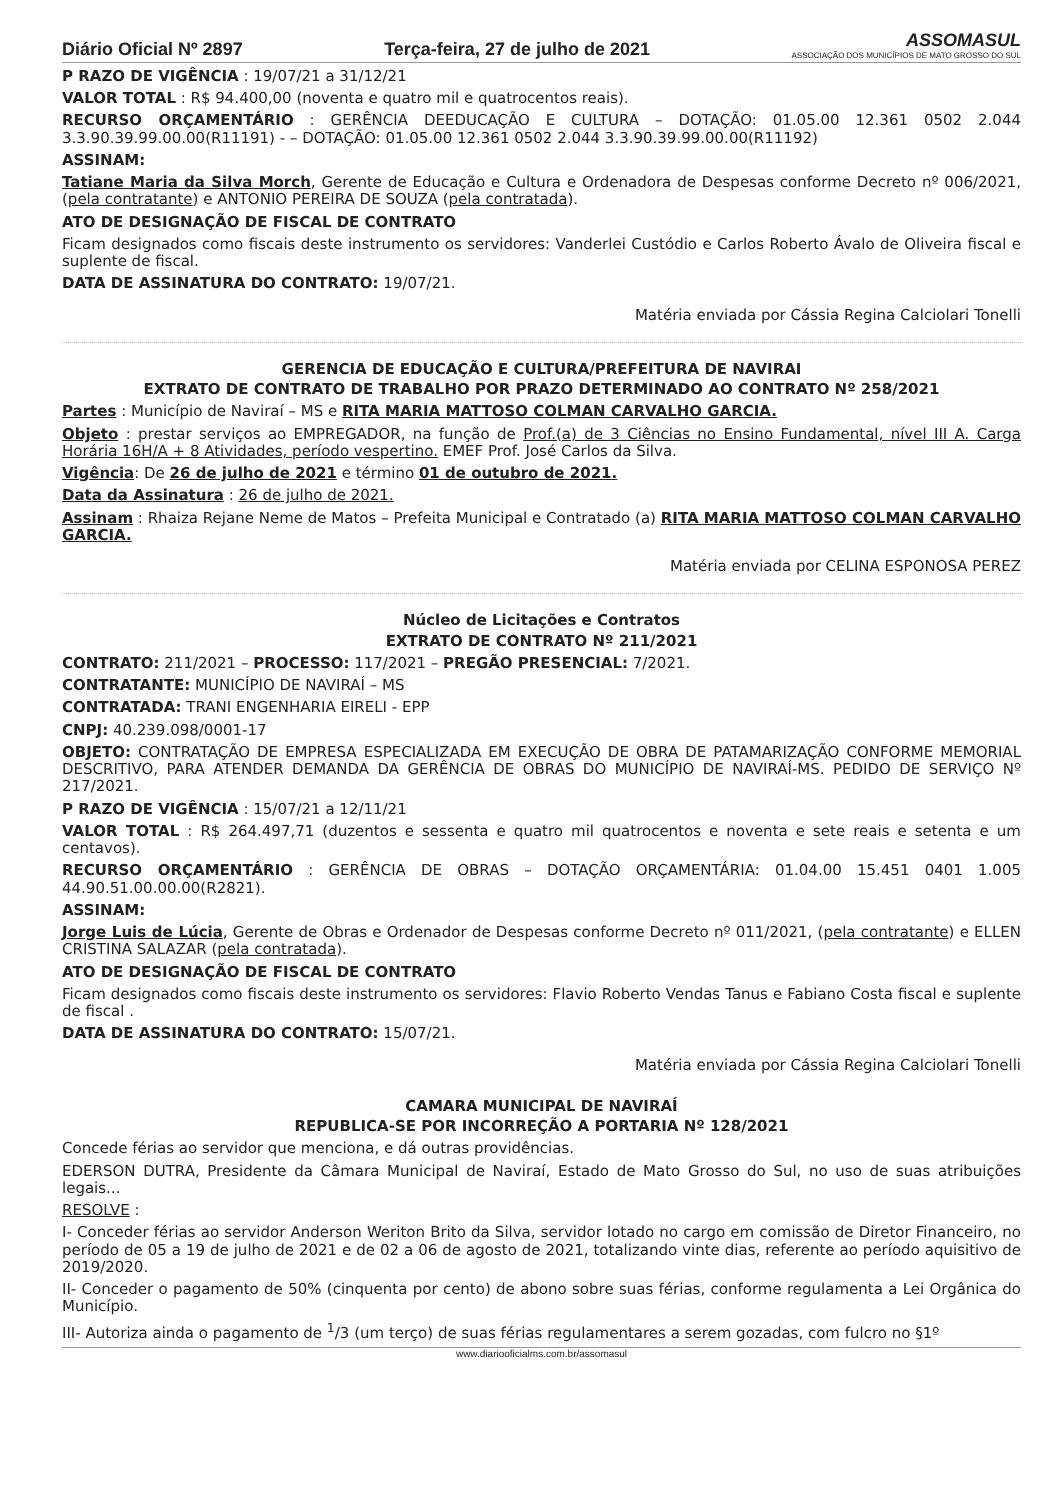Diário Oficial Nº 2897 Terça-feira, 27 de julho de 2021
ASSOMASUL
ASSOCIAÇÃO DOS MUNICÍPIOS DE MATO GROSSO DO SUL
P RAZO DE VIGÊNCIA : 19/07/21 a 31/12/21
VALOR TOTAL : R$ 94.400,00 (noventa e quatro mil e quatrocentos reais).
RECURSO ORÇAMENTÁRIO : GERÊNCIA DEEDUCAÇÃO E CULTURA – DOTAÇÃO: 01.05.00 12.361 0502 2.044 3.3.90.39.99.00.00(R11191) - – DOTAÇÃO: 01.05.00 12.361 0502 2.044 3.3.90.39.99.00.00(R11192)
ASSINAM:
Tatiane Maria da Silva Morch, Gerente de Educação e Cultura e Ordenadora de Despesas conforme Decreto nº 006/2021,(pela contratante) e ANTONIO PEREIRA DE SOUZA (pela contratada).
ATO DE DESIGNAÇÃO DE FISCAL DE CONTRATO
Ficam designados como fiscais deste instrumento os servidores: Vanderlei Custódio e Carlos Roberto Ávalo de Oliveira fiscal e suplente de fiscal.
DATA DE ASSINATURA DO CONTRATO: 19/07/21.
Matéria enviada por Cássia Regina Calciolari Tonelli
GERENCIA DE EDUCAÇÃO E CULTURA/PREFEITURA DE NAVIRAI
EXTRATO DE CONTRATO DE TRABALHO POR PRAZO DETERMINADO AO CONTRATO Nº 258/2021
Partes : Município de Naviraí – MS e RITA MARIA MATTOSO COLMAN CARVALHO GARCIA.
Objeto : prestar serviços ao EMPREGADOR, na função de Prof.(a) de 3 Ciências no Ensino Fundamental, nível III A. Carga Horária 16H/A + 8 Atividades, período vespertino. EMEF Prof. José Carlos da Silva.
Vigência: De 26 de julho de 2021 e término 01 de outubro de 2021.
Data da Assinatura : 26 de julho de 2021.
Assinam : Rhaiza Rejane Neme de Matos – Prefeita Municipal e Contratado (a) RITA MARIA MATTOSO COLMAN CARVALHO GARCIA.
Matéria enviada por CELINA ESPONOSA PEREZ
Núcleo de Licitações e Contratos
EXTRATO DE CONTRATO Nº 211/2021
CONTRATO: 211/2021 – PROCESSO: 117/2021 – PREGÃO PRESENCIAL: 7/2021.
CONTRATANTE: MUNICÍPIO DE NAVIRAÍ – MS
CONTRATADA: TRANI ENGENHARIA EIRELI - EPP
CNPJ: 40.239.098/0001-17
OBJETO: CONTRATAÇÃO DE EMPRESA ESPECIALIZADA EM EXECUÇÃO DE OBRA DE PATAMARIZAÇÃO CONFORME MEMORIAL DESCRITIVO, PARA ATENDER DEMANDA DA GERÊNCIA DE OBRAS DO MUNICÍPIO DE NAVIRAÍ-MS. PEDIDO DE SERVIÇO Nº 217/2021.
P RAZO DE VIGÊNCIA : 15/07/21 a 12/11/21
VALOR TOTAL : R$ 264.497,71 (duzentos e sessenta e quatro mil quatrocentos e noventa e sete reais e setenta e um centavos).
RECURSO ORÇAMENTÁRIO : GERÊNCIA DE OBRAS – DOTAÇÃO ORÇAMENTÁRIA: 01.04.00 15.451 0401 1.005 44.90.51.00.00.00(R2821).
ASSINAM:
Jorge Luis de Lúcia, Gerente de Obras e Ordenador de Despesas conforme Decreto nº 011/2021, (pela contratante) e ELLEN CRISTINA SALAZAR (pela contratada).
ATO DE DESIGNAÇÃO DE FISCAL DE CONTRATO
Ficam designados como fiscais deste instrumento os servidores: Flavio Roberto Vendas Tanus e Fabiano Costa fiscal e suplente de fiscal .
DATA DE ASSINATURA DO CONTRATO: 15/07/21.
Matéria enviada por Cássia Regina Calciolari Tonelli
CAMARA MUNICIPAL DE NAVIRAÍ
REPUBLICA-SE POR INCORREÇÃO A PORTARIA Nº 128/2021
Concede férias ao servidor que menciona, e dá outras providências.
EDERSON DUTRA, Presidente da Câmara Municipal de Naviraí, Estado de Mato Grosso do Sul, no uso de suas atribuições legais...
RESOLVE :
I- Conceder férias ao servidor Anderson Weriton Brito da Silva, servidor lotado no cargo em comissão de Diretor Financeiro, no período de 05 a 19 de julho de 2021 e de 02 a 06 de agosto de 2021, totalizando vinte dias, referente ao período aquisitivo de 2019/2020.
II- Conceder o pagamento de 50% (cinquenta por cento) de abono sobre suas férias, conforme regulamenta a Lei Orgânica do Município.
III- Autoriza ainda o pagamento de <sup>1</sup>/3 (um terço) de suas férias regulamentares a serem gozadas, com fulcro no §1º
www.diariooficialms.com.br/assomasul